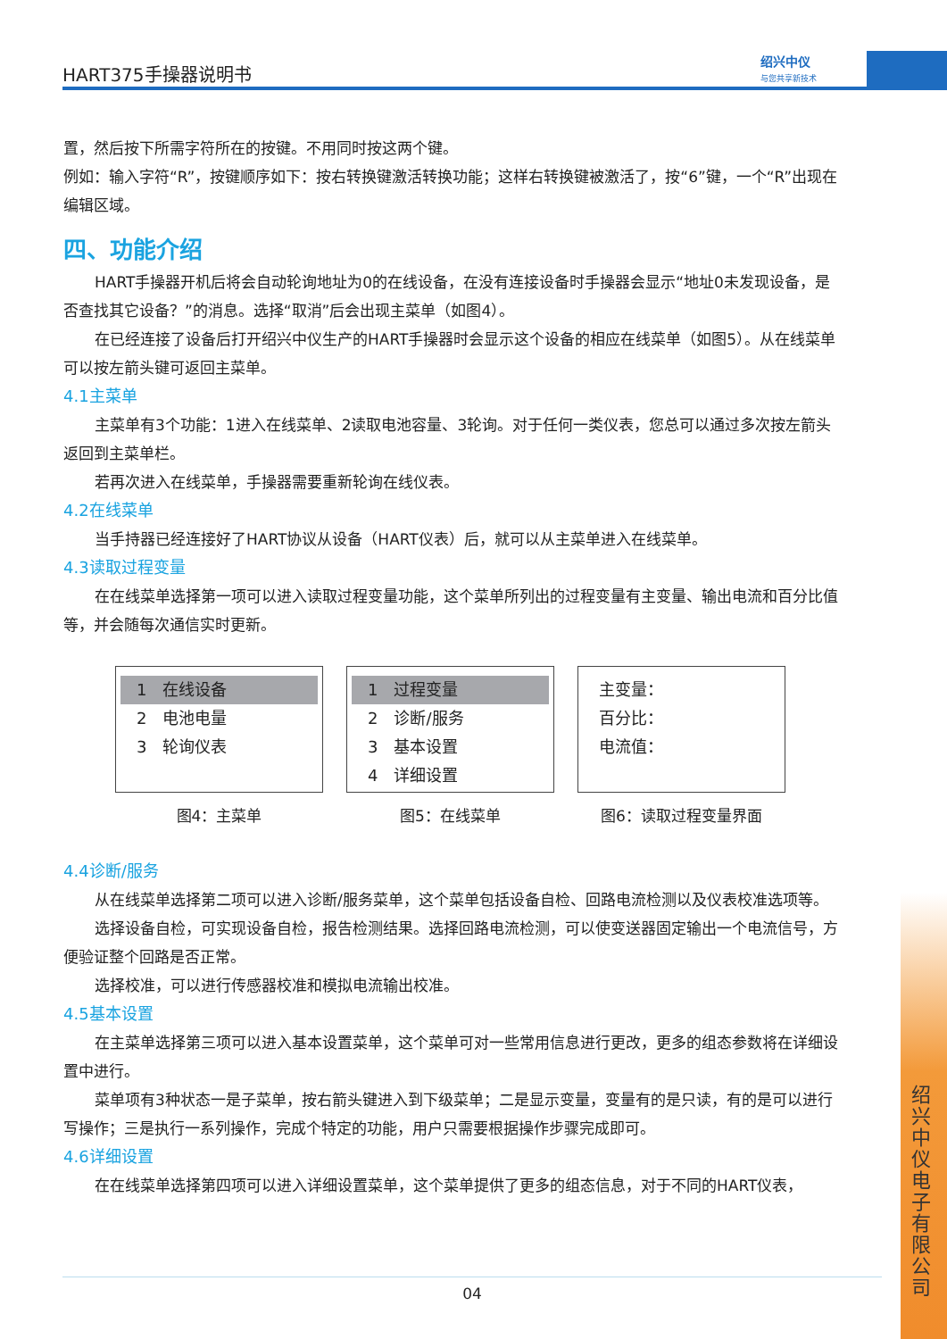HART375手操器说明书
绍兴中仪
与您共享新技术
置，然后按下所需字符所在的按键。不用同时按这两个键。
例如：输入字符“R”，按键顺序如下：按右转换键激活转换功能；这样右转换键被激活了，按“6”键，一个“R”出现在编辑区域。
四、功能介绍
HART手操器开机后将会自动轮询地址为0的在线设备，在没有连接设备时手操器会显示“地址0未发现设备，是否查找其它设备？”的消息。选择“取消”后会出现主菜单（如图4）。
在已经连接了设备后打开绍兴中仪生产的HART手操器时会显示这个设备的相应在线菜单（如图5）。从在线菜单可以按左箭头键可返回主菜单。
4.1主菜单
主菜单有3个功能：1进入在线菜单、2读取电池容量、3轮询。对于任何一类仪表，您总可以通过多次按左箭头返回到主菜单栏。
若再次进入在线菜单，手操器需要重新轮询在线仪表。
4.2在线菜单
当手持器已经连接好了HART协议从设备（HART仪表）后，就可以从主菜单进入在线菜单。
4.3读取过程变量
在在线菜单选择第一项可以进入读取过程变量功能，这个菜单所列出的过程变量有主变量、输出电流和百分比值等，并会随每次通信实时更新。
1　在线设备
2　电池电量
3　轮询仪表
图4：主菜单
1　过程变量
2　诊断/服务
3　基本设置
4　详细设置
图5：在线菜单
主变量：
百分比：
电流值：
图6：读取过程变量界面
4.4诊断/服务
从在线菜单选择第二项可以进入诊断/服务菜单，这个菜单包括设备自检、回路电流检测以及仪表校准选项等。
选择设备自检，可实现设备自检，报告检测结果。选择回路电流检测，可以使变送器固定输出一个电流信号，方便验证整个回路是否正常。
选择校准，可以进行传感器校准和模拟电流输出校准。
4.5基本设置
在主菜单选择第三项可以进入基本设置菜单，这个菜单可对一些常用信息进行更改，更多的组态参数将在详细设置中进行。
菜单项有3种状态一是子菜单，按右箭头键进入到下级菜单；二是显示变量，变量有的是只读，有的是可以进行写操作；三是执行一系列操作，完成个特定的功能，用户只需要根据操作步骤完成即可。
4.6详细设置
在在线菜单选择第四项可以进入详细设置菜单，这个菜单提供了更多的组态信息，对于不同的HART仪表，
04
绍兴中仪电子有限公司